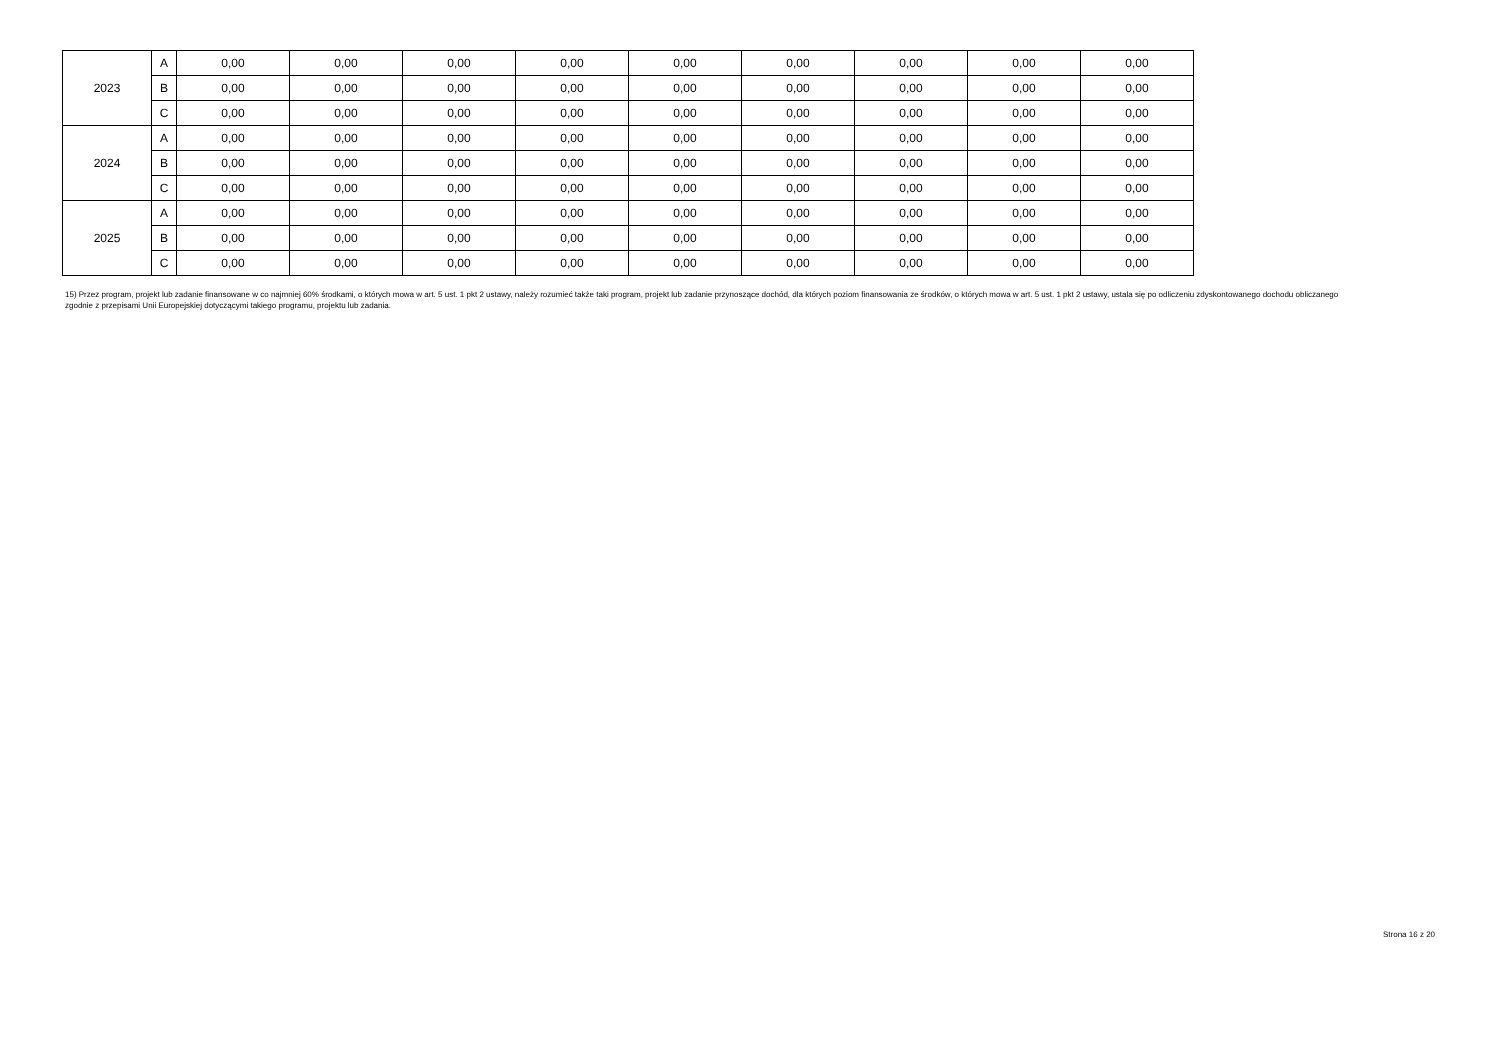| 2023 | A | 0,00 | 0,00 | 0,00 | 0,00 | 0,00 | 0,00 | 0,00 | 0,00 | 0,00 |
| | B | 0,00 | 0,00 | 0,00 | 0,00 | 0,00 | 0,00 | 0,00 | 0,00 | 0,00 |
| | C | 0,00 | 0,00 | 0,00 | 0,00 | 0,00 | 0,00 | 0,00 | 0,00 | 0,00 |
| 2024 | A | 0,00 | 0,00 | 0,00 | 0,00 | 0,00 | 0,00 | 0,00 | 0,00 | 0,00 |
| | B | 0,00 | 0,00 | 0,00 | 0,00 | 0,00 | 0,00 | 0,00 | 0,00 | 0,00 |
| | C | 0,00 | 0,00 | 0,00 | 0,00 | 0,00 | 0,00 | 0,00 | 0,00 | 0,00 |
| 2025 | A | 0,00 | 0,00 | 0,00 | 0,00 | 0,00 | 0,00 | 0,00 | 0,00 | 0,00 |
| | B | 0,00 | 0,00 | 0,00 | 0,00 | 0,00 | 0,00 | 0,00 | 0,00 | 0,00 |
| | C | 0,00 | 0,00 | 0,00 | 0,00 | 0,00 | 0,00 | 0,00 | 0,00 | 0,00 |
15) Przez program, projekt lub zadanie finansowane w co najmniej 60% środkami, o których mowa w art. 5 ust. 1 pkt 2 ustawy, należy rozumieć także taki program, projekt lub zadanie przynoszące dochód, dla których poziom finansowania ze środków, o których mowa w art. 5 ust. 1 pkt 2 ustawy, ustala się po odliczeniu zdyskontowanego dochodu obliczanego zgodnie z przepisami Unii Europejskiej dotyczącymi takiego programu, projektu lub zadania.
Strona 16 z 20